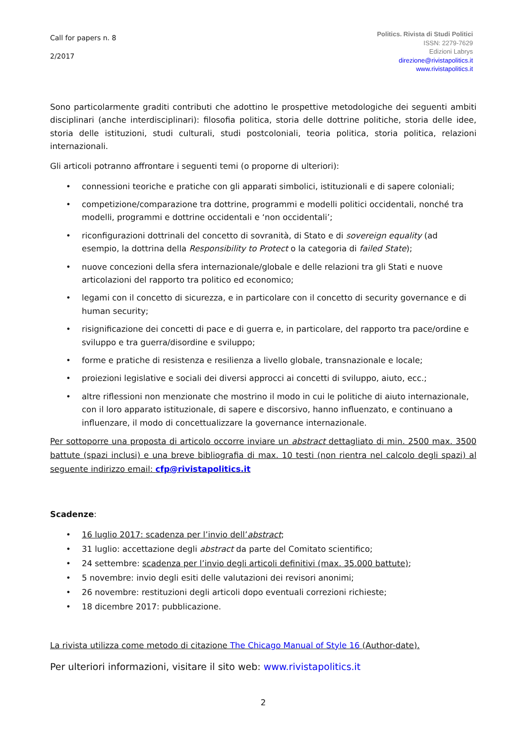Call for papers n. 8
2/2017
Politics. Rivista di Studi Politici
ISSN: 2279-7629
Edizioni Labrys
direzione@rivistapolitics.it
www.rivistapolitics.it
Sono particolarmente graditi contributi che adottino le prospettive metodologiche dei seguenti ambiti disciplinari (anche interdisciplinari): filosofia politica, storia delle dottrine politiche, storia delle idee, storia delle istituzioni, studi culturali, studi postcoloniali, teoria politica, storia politica, relazioni internazionali.
Gli articoli potranno affrontare i seguenti temi (o proporne di ulteriori):
connessioni teoriche e pratiche con gli apparati simbolici, istituzionali e di sapere coloniali;
competizione/comparazione tra dottrine, programmi e modelli politici occidentali, nonché tra modelli, programmi e dottrine occidentali e ‘non occidentali’;
riconfigurazioni dottrinali del concetto di sovranità, di Stato e di sovereign equality (ad esempio, la dottrina della Responsibility to Protect o la categoria di failed State);
nuove concezioni della sfera internazionale/globale e delle relazioni tra gli Stati e nuove articolazioni del rapporto tra politico ed economico;
legami con il concetto di sicurezza, e in particolare con il concetto di security governance e di human security;
risignificazione dei concetti di pace e di guerra e, in particolare, del rapporto tra pace/ordine e sviluppo e tra guerra/disordine e sviluppo;
forme e pratiche di resistenza e resilienza a livello globale, transnazionale e locale;
proiezioni legislative e sociali dei diversi approcci ai concetti di sviluppo, aiuto, ecc.;
altre riflessioni non menzionate che mostrino il modo in cui le politiche di aiuto internazionale, con il loro apparato istituzionale, di sapere e discorsivo, hanno influenzato, e continuano a influenzare, il modo di concettualizzare la governance internazionale.
Per sottoporre una proposta di articolo occorre inviare un abstract dettagliato di min. 2500 max. 3500 battute (spazi inclusi) e una breve bibliografia di max. 10 testi (non rientra nel calcolo degli spazi) al seguente indirizzo email: cfp@rivistapolitics.it
Scadenze:
16 luglio 2017: scadenza per l’invio dell’abstract;
31 luglio: accettazione degli abstract da parte del Comitato scientifico;
24 settembre: scadenza per l’invio degli articoli definitivi (max. 35.000 battute);
5 novembre: invio degli esiti delle valutazioni dei revisori anonimi;
26 novembre: restituzioni degli articoli dopo eventuali correzioni richieste;
18 dicembre 2017: pubblicazione.
La rivista utilizza come metodo di citazione The Chicago Manual of Style 16 (Author-date).
Per ulteriori informazioni, visitare il sito web: www.rivistapolitics.it
2